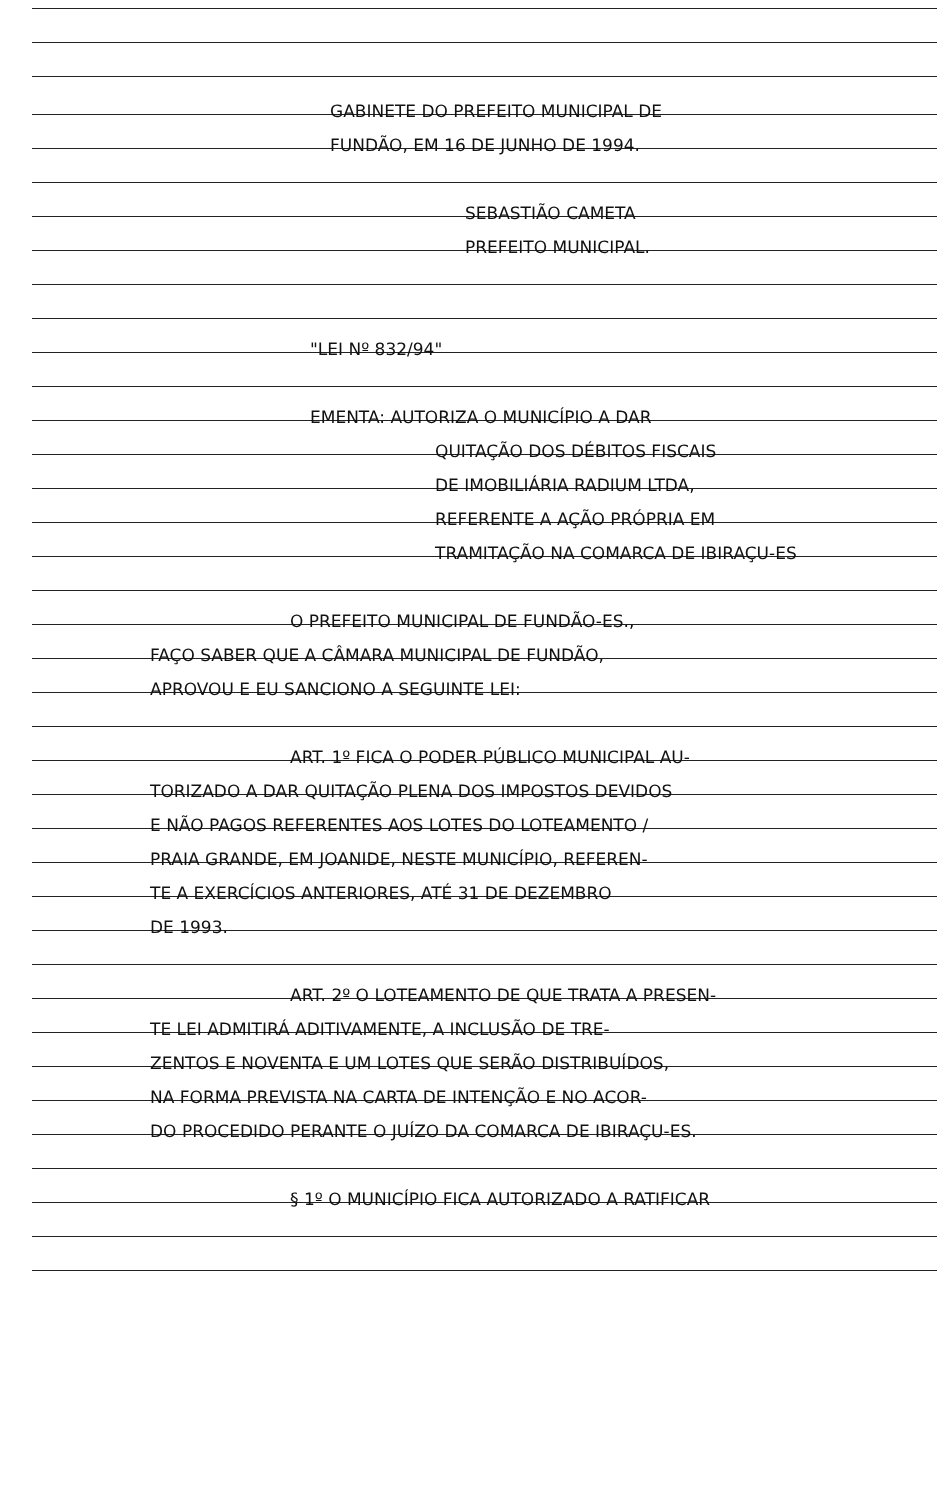GABINETE DO PREFEITO MUNICIPAL DE
FUNDÃO, EM 16 DE JUNHO DE 1994.
SEBASTIÃO CAMETA
PREFEITO MUNICIPAL.
"LEI Nº 832/94"
EMENTA: AUTORIZA O MUNICÍPIO A DAR
QUITAÇÃO DOS DÉBITOS FISCAIS
DE IMOBILIÁRIA RADIUM LTDA,
REFERENTE A AÇÃO PRÓPRIA EM
TRAMITAÇÃO NA COMARCA DE IBIRAÇU-ES
O PREFEITO MUNICIPAL DE FUNDÃO-ES.,
FAÇO SABER QUE A CÂMARA MUNICIPAL DE FUNDÃO,
APROVOU E EU SANCIONO A SEGUINTE LEI:
ART. 1º FICA O PODER PÚBLICO MUNICIPAL AU-
TORIZADO A DAR QUITAÇÃO PLENA DOS IMPOSTOS DEVIDOS
E NÃO PAGOS REFERENTES AOS LOTES DO LOTEAMENTO /
PRAIA GRANDE, EM JOANIDE, NESTE MUNICÍPIO, REFEREN-
TE A EXERCÍCIOS ANTERIORES, ATÉ 31 DE DEZEMBRO
DE 1993.
ART. 2º O LOTEAMENTO DE QUE TRATA A PRESEN-
TE LEI ADMITIRÁ ADITIVAMENTE, A INCLUSÃO DE TRE-
ZENTOS E NOVENTA E UM LOTES QUE SERÃO DISTRIBUÍDOS,
NA FORMA PREVISTA NA CARTA DE INTENÇÃO E NO ACOR-
DO PROCEDIDO PERANTE O JUÍZO DA COMARCA DE IBIRAÇU-ES.
§ 1º O MUNICÍPIO FICA AUTORIZADO A RATIFICAR